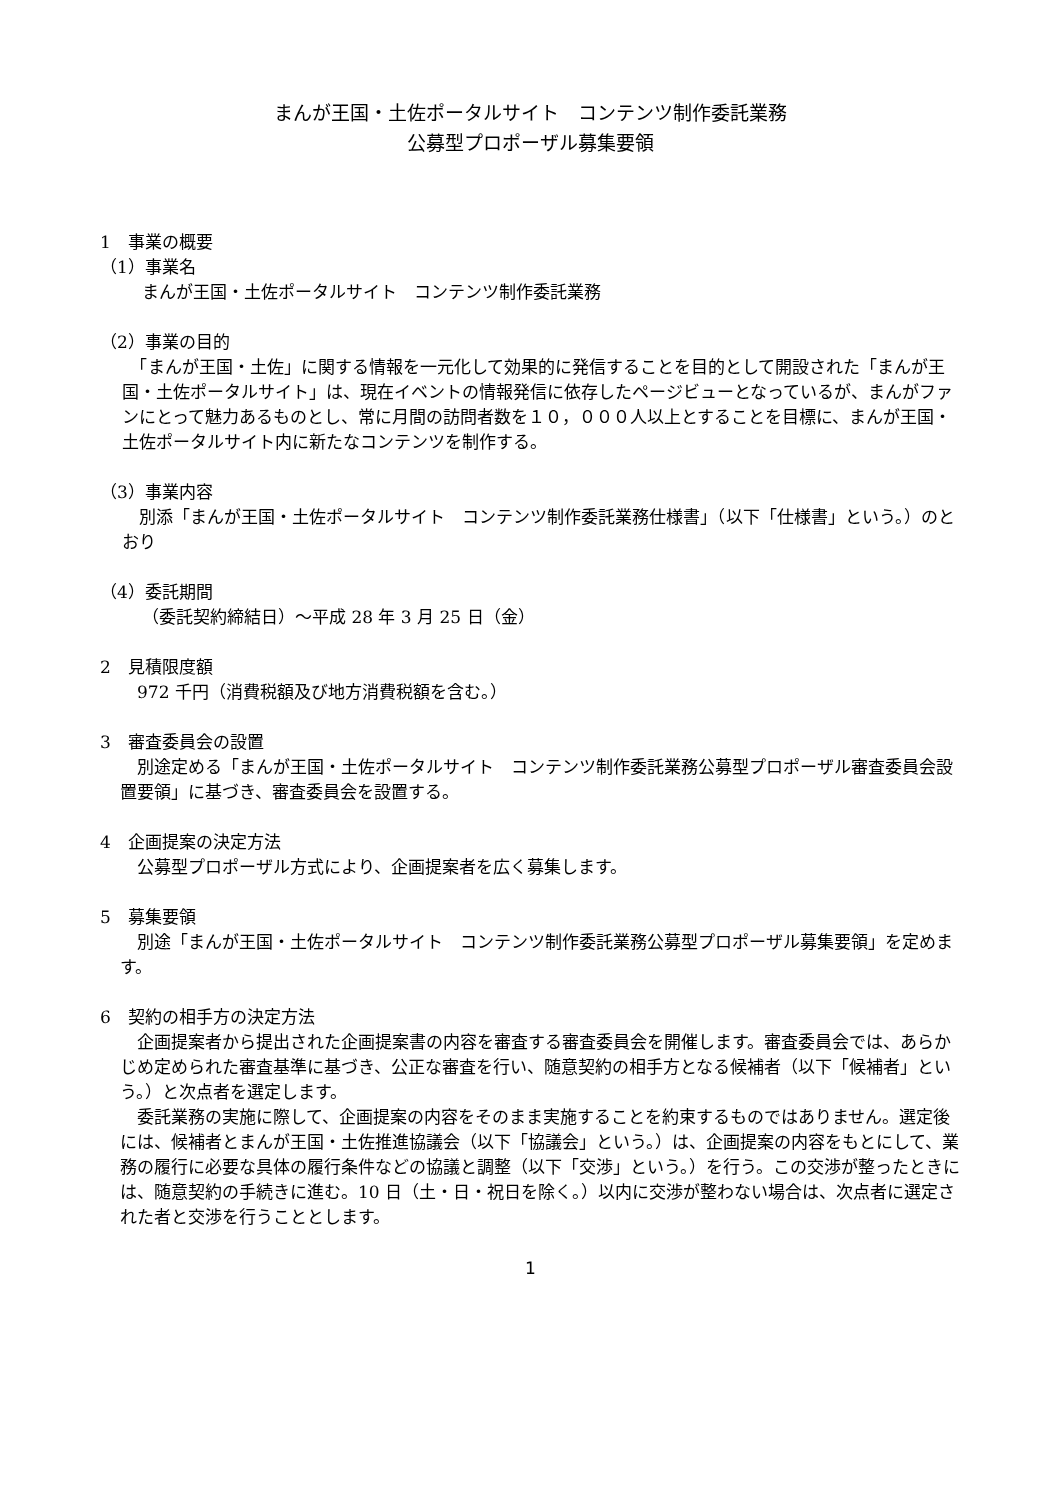まんが王国・土佐ポータルサイト　コンテンツ制作委託業務
公募型プロポーザル募集要領
1　事業の概要
（1）事業名
まんが王国・土佐ポータルサイト　コンテンツ制作委託業務
（2）事業の目的
　「まんが王国・土佐」に関する情報を一元化して効果的に発信することを目的として開設された「まんが王国・土佐ポータルサイト」は、現在イベントの情報発信に依存したページビューとなっているが、まんがファンにとって魅力あるものとし、常に月間の訪問者数を１０，０００人以上とすることを目標に、まんが王国・土佐ポータルサイト内に新たなコンテンツを制作する。
（3）事業内容
　別添「まんが王国・土佐ポータルサイト　コンテンツ制作委託業務仕様書」（以下「仕様書」という。）のとおり
（4）委託期間
（委託契約締結日）～平成 28 年 3 月 25 日（金）
2　見積限度額
　972 千円（消費税額及び地方消費税額を含む。）
3　審査委員会の設置
　別途定める「まんが王国・土佐ポータルサイト　コンテンツ制作委託業務公募型プロポーザル審査委員会設置要領」に基づき、審査委員会を設置する。
4　企画提案の決定方法
　公募型プロポーザル方式により、企画提案者を広く募集します。
5　募集要領
　別途「まんが王国・土佐ポータルサイト　コンテンツ制作委託業務公募型プロポーザル募集要領」を定めます。
6　契約の相手方の決定方法
　企画提案者から提出された企画提案書の内容を審査する審査委員会を開催します。審査委員会では、あらかじめ定められた審査基準に基づき、公正な審査を行い、随意契約の相手方となる候補者（以下「候補者」という。）と次点者を選定します。
　委託業務の実施に際して、企画提案の内容をそのまま実施することを約束するものではありません。選定後には、候補者とまんが王国・土佐推進協議会（以下「協議会」という。）は、企画提案の内容をもとにして、業務の履行に必要な具体の履行条件などの協議と調整（以下「交渉」という。）を行う。この交渉が整ったときには、随意契約の手続きに進む。10 日（土・日・祝日を除く。）以内に交渉が整わない場合は、次点者に選定された者と交渉を行うこととします。
1